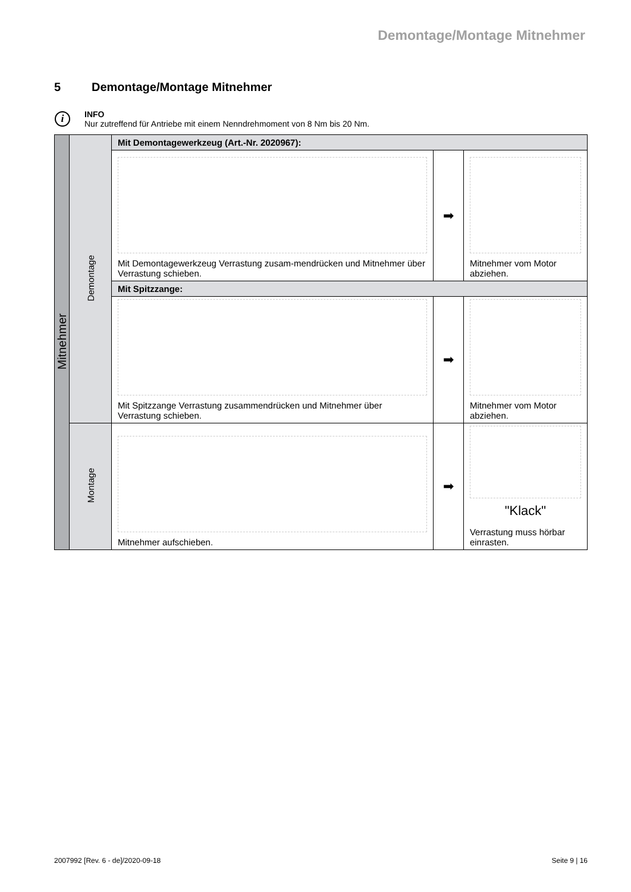Demontage/Montage Mitnehmer
5 Demontage/Montage Mitnehmer
i
INFO
Nur zutreffend für Antriebe mit einem Nenndrehmoment von 8 Nm bis 20 Nm.
| Mitnehmer | Demontage | Mit Demontagewerkzeug (Art.-Nr. 2020967): | | |
| | | Mit Demontagewerkzeug Verrastung zusam-mendrücken und Mitnehmer über Verrastung schieben. | ➡ | Mitnehmer vom Motor abziehen. |
| | | Mit Spitzzange: | | |
| | | Mit Spitzzange Verrastung zusammendrücken und Mitnehmer über Verrastung schieben. | ➡ | Mitnehmer vom Motor abziehen. |
| | Montage | Mitnehmer aufschieben. | ➡ | "Klack" Verrastung muss hörbar einrasten. |
2007992 [Rev. 6 - de]/2020-09-18 Seite 9 | 16